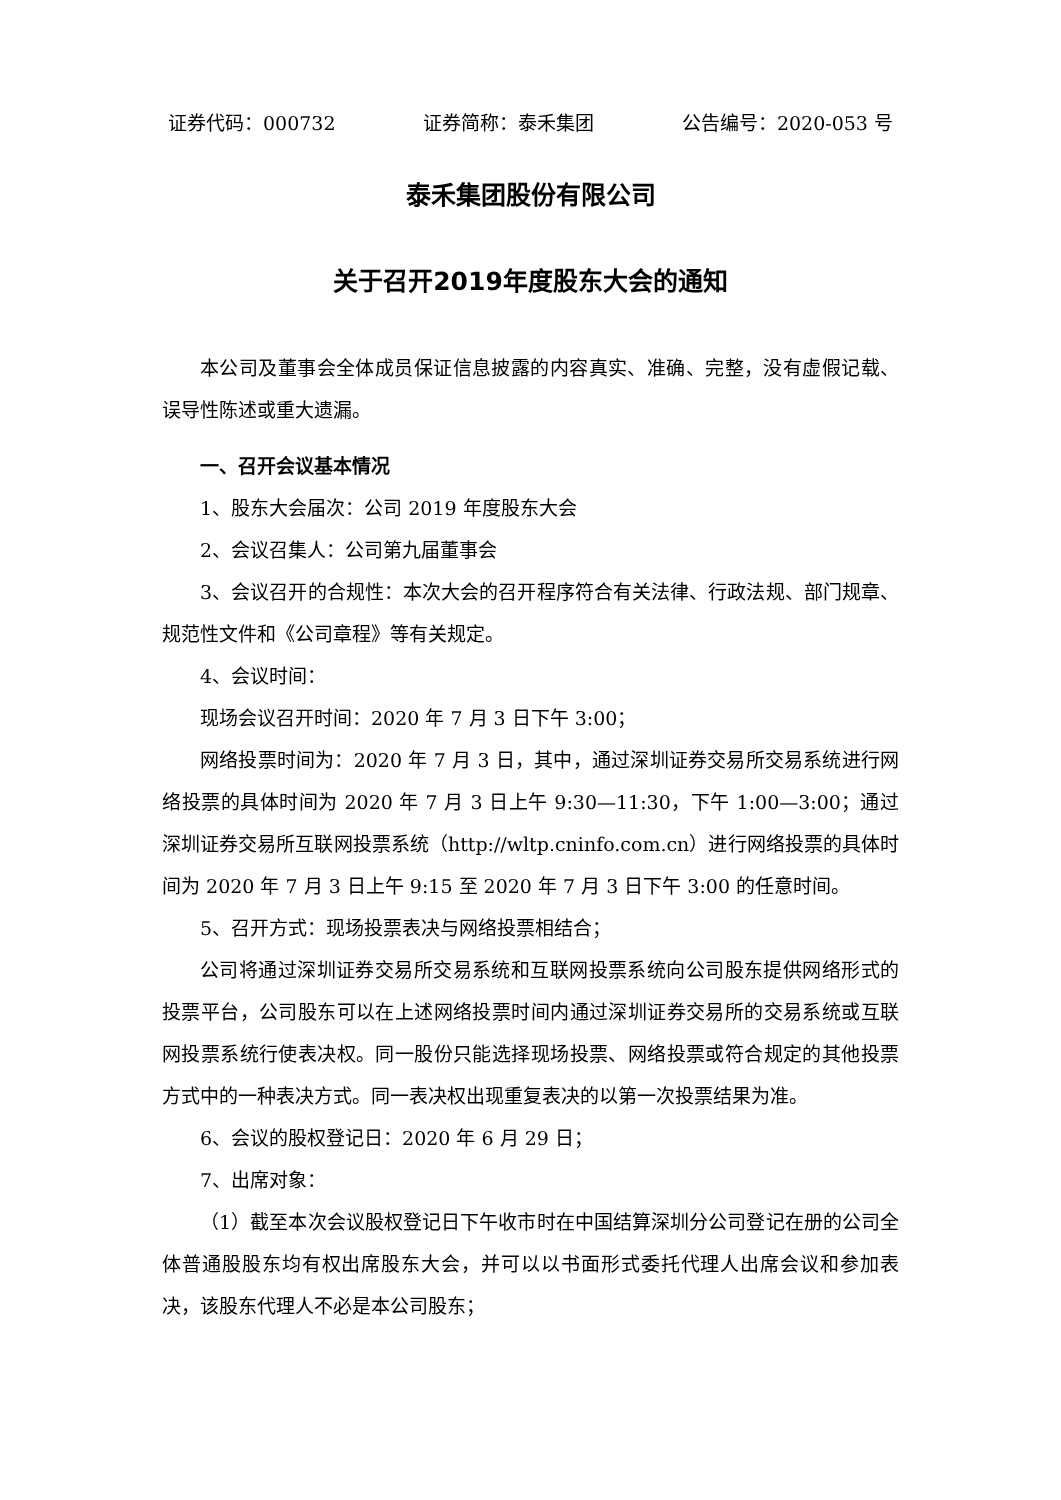证券代码：000732 证券简称：泰禾集团 公告编号：2020-053 号
泰禾集团股份有限公司
关于召开2019年度股东大会的通知
本公司及董事会全体成员保证信息披露的内容真实、准确、完整，没有虚假记载、误导性陈述或重大遗漏。
一、召开会议基本情况
1、股东大会届次：公司 2019 年度股东大会
2、会议召集人：公司第九届董事会
3、会议召开的合规性：本次大会的召开程序符合有关法律、行政法规、部门规章、规范性文件和《公司章程》等有关规定。
4、会议时间：
现场会议召开时间：2020 年 7 月 3 日下午 3:00；
网络投票时间为：2020 年 7 月 3 日，其中，通过深圳证券交易所交易系统进行网络投票的具体时间为 2020 年 7 月 3 日上午 9:30—11:30，下午 1:00—3:00；通过深圳证券交易所互联网投票系统（http://wltp.cninfo.com.cn）进行网络投票的具体时间为 2020 年 7 月 3 日上午 9:15 至 2020 年 7 月 3 日下午 3:00 的任意时间。
5、召开方式：现场投票表决与网络投票相结合；
公司将通过深圳证券交易所交易系统和互联网投票系统向公司股东提供网络形式的投票平台，公司股东可以在上述网络投票时间内通过深圳证券交易所的交易系统或互联网投票系统行使表决权。同一股份只能选择现场投票、网络投票或符合规定的其他投票方式中的一种表决方式。同一表决权出现重复表决的以第一次投票结果为准。
6、会议的股权登记日：2020 年 6 月 29 日；
7、出席对象：
（1）截至本次会议股权登记日下午收市时在中国结算深圳分公司登记在册的公司全体普通股股东均有权出席股东大会，并可以以书面形式委托代理人出席会议和参加表决，该股东代理人不必是本公司股东；